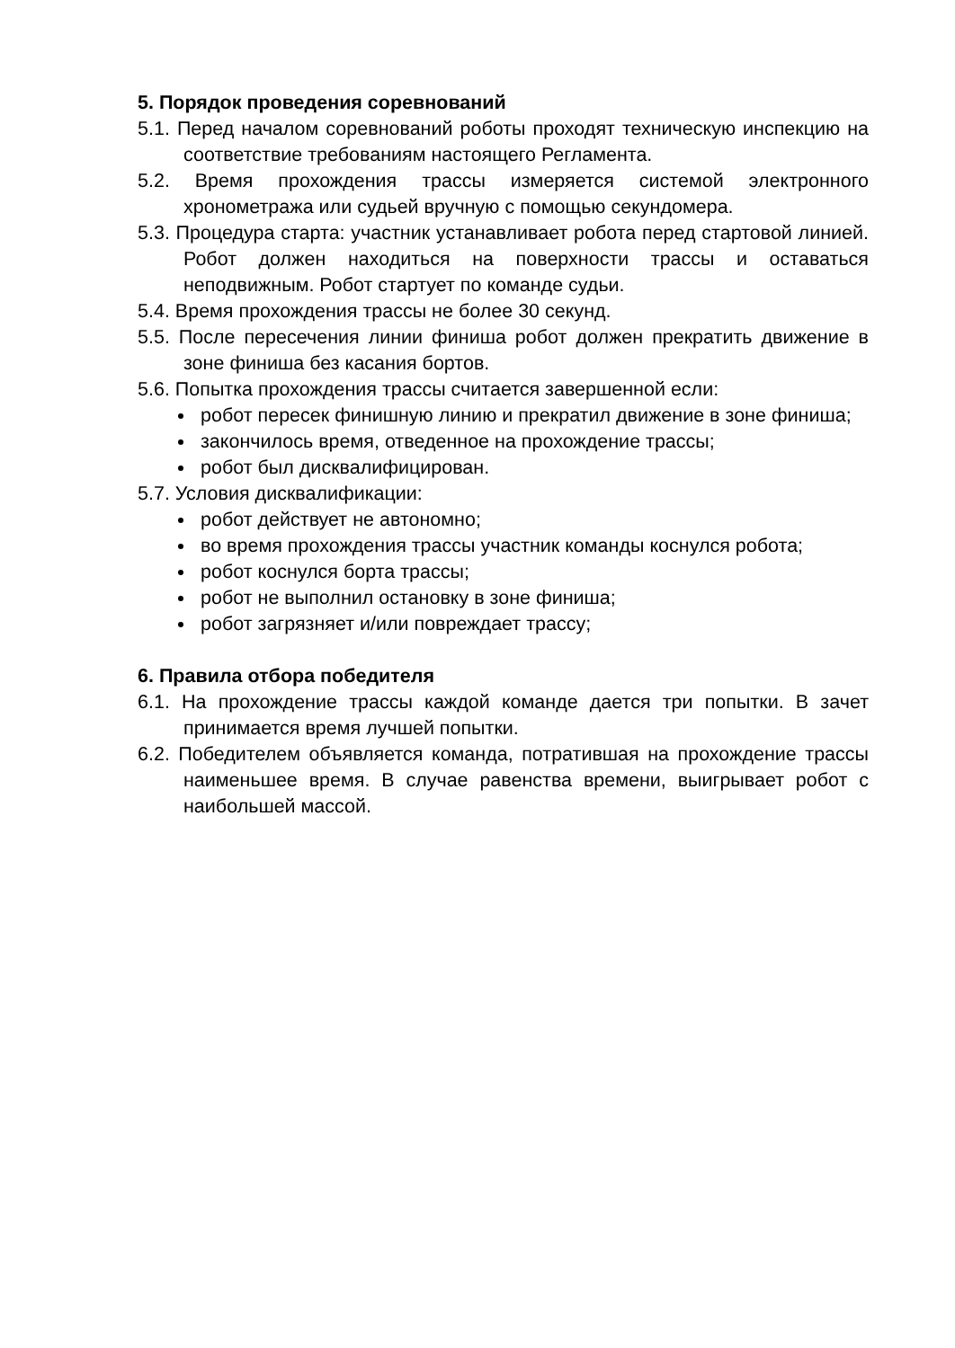5. Порядок проведения соревнований
5.1. Перед началом соревнований роботы проходят техническую инспекцию на соответствие требованиям настоящего Регламента.
5.2. Время прохождения трассы измеряется системой электронного хронометража или судьей вручную с помощью секундомера.
5.3. Процедура старта: участник устанавливает робота перед стартовой линией. Робот должен находиться на поверхности трассы и оставаться неподвижным. Робот стартует по команде судьи.
5.4. Время прохождения трассы не более 30 секунд.
5.5. После пересечения линии финиша робот должен прекратить движение в зоне финиша без касания бортов.
5.6. Попытка прохождения трассы считается завершенной если:
робот пересек финишную линию и прекратил движение в зоне финиша;
закончилось время, отведенное на прохождение трассы;
робот был дисквалифицирован.
5.7. Условия дисквалификации:
робот действует не автономно;
во время прохождения трассы участник команды коснулся робота;
робот коснулся борта трассы;
робот не выполнил остановку в зоне финиша;
робот загрязняет и/или повреждает трассу;
6. Правила отбора победителя
6.1. На прохождение трассы каждой команде дается три попытки. В зачет принимается время лучшей попытки.
6.2. Победителем объявляется команда, потратившая на прохождение трассы наименьшее время. В случае равенства времени, выигрывает робот с наибольшей массой.